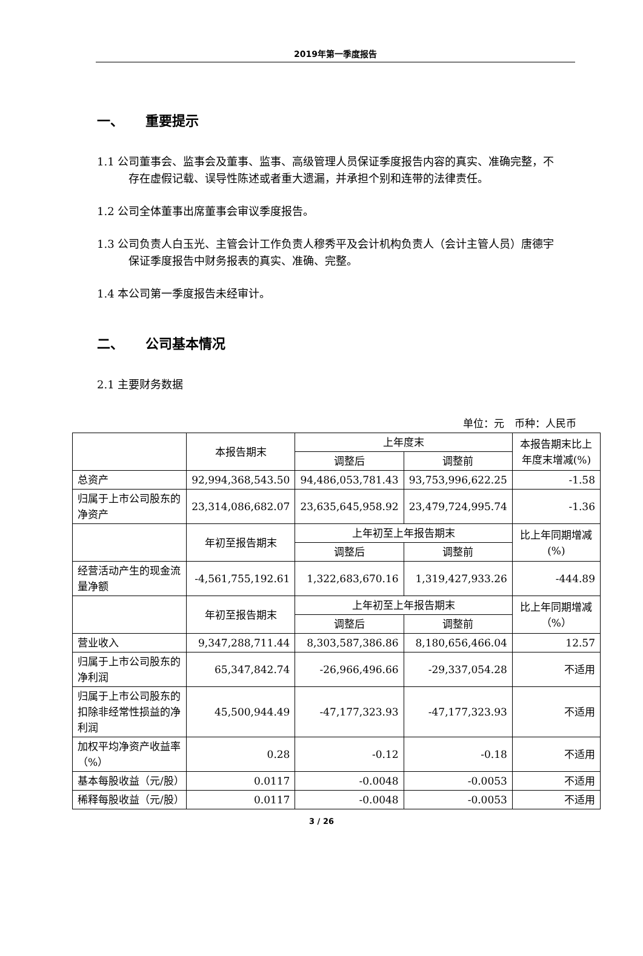2019年第一季度报告
一、 重要提示
1.1 公司董事会、监事会及董事、监事、高级管理人员保证季度报告内容的真实、准确完整，不存在虚假记载、误导性陈述或者重大遗漏，并承担个别和连带的法律责任。
1.2 公司全体董事出席董事会审议季度报告。
1.3 公司负责人白玉光、主管会计工作负责人穆秀平及会计机构负责人（会计主管人员）唐德宇保证季度报告中财务报表的真实、准确、完整。
1.4 本公司第一季度报告未经审计。
二、 公司基本情况
2.1 主要财务数据
单位：元　币种：人民币
| | 本报告期末 | 上年度末 | | 本报告期末比上年度末增减(%) |
| --- | --- | --- | --- | --- |
| | | 调整后 | 调整前 | |
| 总资产 | 92,994,368,543.50 | 94,486,053,781.43 | 93,753,996,622.25 | -1.58 |
| 归属于上市公司股东的净资产 | 23,314,086,682.07 | 23,635,645,958.92 | 23,479,724,995.74 | -1.36 |
| | 年初至报告期末 | 上年初至上年报告期末 | | 比上年同期增减(%) |
| | | 调整后 | 调整前 | |
| 经营活动产生的现金流量净额 | -4,561,755,192.61 | 1,322,683,670.16 | 1,319,427,933.26 | -444.89 |
| | 年初至报告期末 | 上年初至上年报告期末 | | 比上年同期增减（%） |
| | | 调整后 | 调整前 | |
| 营业收入 | 9,347,288,711.44 | 8,303,587,386.86 | 8,180,656,466.04 | 12.57 |
| 归属于上市公司股东的净利润 | 65,347,842.74 | -26,966,496.66 | -29,337,054.28 | 不适用 |
| 归属于上市公司股东的扣除非经常性损益的净利润 | 45,500,944.49 | -47,177,323.93 | -47,177,323.93 | 不适用 |
| 加权平均净资产收益率（%） | 0.28 | -0.12 | -0.18 | 不适用 |
| 基本每股收益（元/股） | 0.0117 | -0.0048 | -0.0053 | 不适用 |
| 稀释每股收益（元/股） | 0.0117 | -0.0048 | -0.0053 | 不适用 |
3 / 26